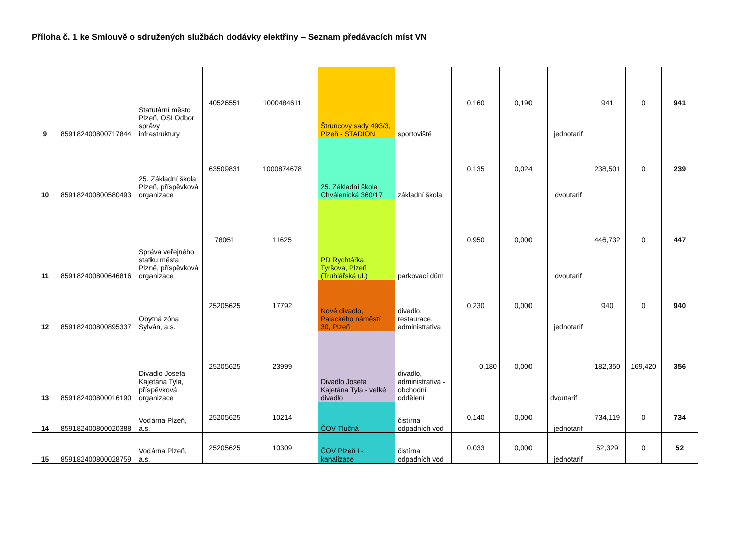Příloha č. 1 ke Smlouvě o sdružených službách dodávky elektřiny – Seznam předávacích míst VN
| 9 | 859182400800717844 | Statutární město Plzeň, OSI Odbor správy infrastruktury | 40526551 | 1000484611 | Štruncovy sady 493/3, Plzeň - STADION | sportoviště | 0,160 | 0,190 | jednotarif | 941 | 0 | 941 |
| 10 | 859182400800580493 | 25. Základní škola Plzeň, příspěvková organizace | 63509831 | 1000874678 | 25. Základní škola, Chválenická 360/17 | základní škola | 0,135 | 0,024 | dvoutarif | 238,501 | 0 | 239 |
| 11 | 859182400800646816 | Správa veřejného statku města Plzně, příspěvková organizace | 78051 | 11625 | PD Rychtářka, Tyršova, Plzeň (Truhlářská ul.) | parkovací dům | 0,950 | 0,000 | dvoutarif | 446,732 | 0 | 447 |
| 12 | 859182400800895337 | Obytná zóna Sylván, a.s. | 25205625 | 17792 | Nové divadlo, Palackého náměstí 30, Plzeň | divadlo, restaurace, administrativa | 0,230 | 0,000 | jednotarif | 940 | 0 | 940 |
| 13 | 859182400800016190 | Divadlo Josefa Kajetána Tyla, příspěvková organizace | 25205625 | 23999 | Divadlo Josefa Kajetána Tyla - velké divadlo | divadlo, administrativa - obchodní oddělení | 0,180 | 0,000 | dvoutarif | 182,350 | 169,420 | 356 |
| 14 | 859182400800020388 | Vodárna Plzeň, a.s. | 25205625 | 10214 | ČOV Tlučná | čistírna odpadních vod | 0,140 | 0,000 | jednotarif | 734,119 | 0 | 734 |
| 15 | 859182400800028759 | Vodárna Plzeň, a.s. | 25205625 | 10309 | ČOV Plzeň I - kanalizace | čistírna odpadních vod | 0,033 | 0,000 | jednotarif | 52,329 | 0 | 52 |